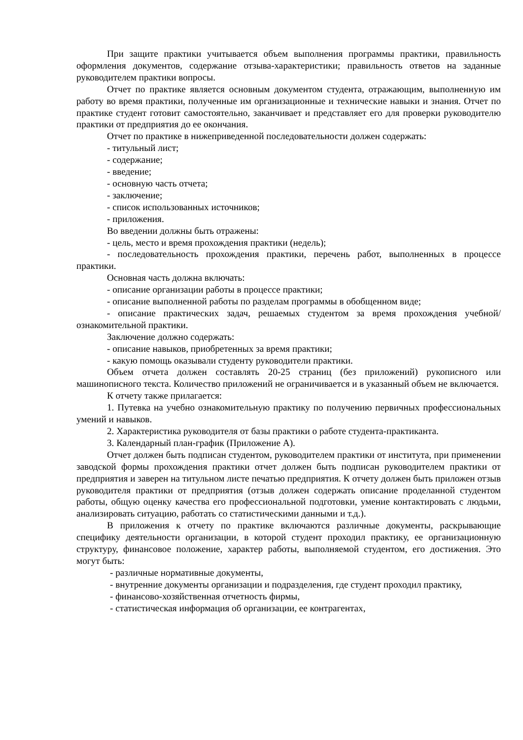При защите практики учитывается объем выполнения программы практики, правильность оформления документов, содержание отзыва-характеристики; правильность ответов на заданные руководителем практики вопросы.
Отчет по практике является основным документом студента, отражающим, выполненную им работу во время практики, полученные им организационные и технические навыки и знания. Отчет по практике студент готовит самостоятельно, заканчивает и представляет его для проверки руководителю практики от предприятия до ее окончания.
Отчет по практике в нижеприведенной последовательности должен содержать:
- титульный лист;
- содержание;
- введение;
- основную часть отчета;
- заключение;
- список использованных источников;
- приложения.
Во введении должны быть отражены:
- цель, место и время прохождения практики (недель);
- последовательность прохождения практики, перечень работ, выполненных в процессе практики.
Основная часть должна включать:
- описание организации работы в процессе практики;
- описание выполненной работы по разделам программы в обобщенном виде;
- описание практических задач, решаемых студентом за время прохождения учебной/ознакомительной практики.
Заключение должно содержать:
- описание навыков, приобретенных за время практики;
- какую помощь оказывали студенту руководители практики.
Объем отчета должен составлять 20-25 страниц (без приложений) рукописного или машинописного текста. Количество приложений не ограничивается и в указанный объем не включается.
К отчету также прилагается:
1. Путевка на учебно ознакомительную практику по получению первичных профессиональных умений и навыков.
2. Характеристика руководителя от базы практики о работе студента-практиканта.
3. Календарный план-график (Приложение А).
Отчет должен быть подписан студентом, руководителем практики от института, при применении заводской формы прохождения практики отчет должен быть подписан руководителем практики от предприятия и заверен на титульном листе печатью предприятия. К отчету должен быть приложен отзыв руководителя практики от предприятия (отзыв должен содержать описание проделанной студентом работы, общую оценку качества его профессиональной подготовки, умение контактировать с людьми, анализировать ситуацию, работать со статистическими данными и т.д.).
В приложения к отчету по практике включаются различные документы, раскрывающие специфику деятельности организации, в которой студент проходил практику, ее организационную структуру, финансовое положение, характер работы, выполняемой студентом, его достижения. Это могут быть:
- различные нормативные документы,
- внутренние документы организации и подразделения, где студент проходил практику,
- финансово-хозяйственная отчетность фирмы,
- статистическая информация об организации, ее контрагентах,